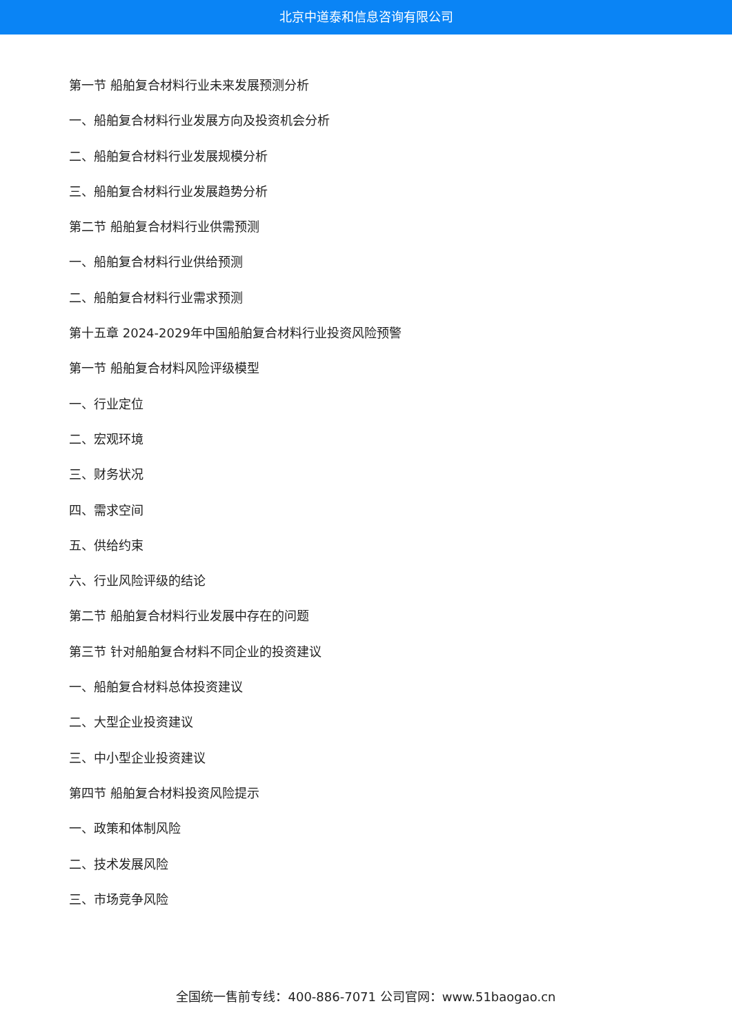北京中道泰和信息咨询有限公司
第一节 船舶复合材料行业未来发展预测分析
一、船舶复合材料行业发展方向及投资机会分析
二、船舶复合材料行业发展规模分析
三、船舶复合材料行业发展趋势分析
第二节 船舶复合材料行业供需预测
一、船舶复合材料行业供给预测
二、船舶复合材料行业需求预测
第十五章 2024-2029年中国船舶复合材料行业投资风险预警
第一节 船舶复合材料风险评级模型
一、行业定位
二、宏观环境
三、财务状况
四、需求空间
五、供给约束
六、行业风险评级的结论
第二节 船舶复合材料行业发展中存在的问题
第三节 针对船舶复合材料不同企业的投资建议
一、船舶复合材料总体投资建议
二、大型企业投资建议
三、中小型企业投资建议
第四节 船舶复合材料投资风险提示
一、政策和体制风险
二、技术发展风险
三、市场竞争风险
全国统一售前专线：400-886-7071 公司官网：www.51baogao.cn